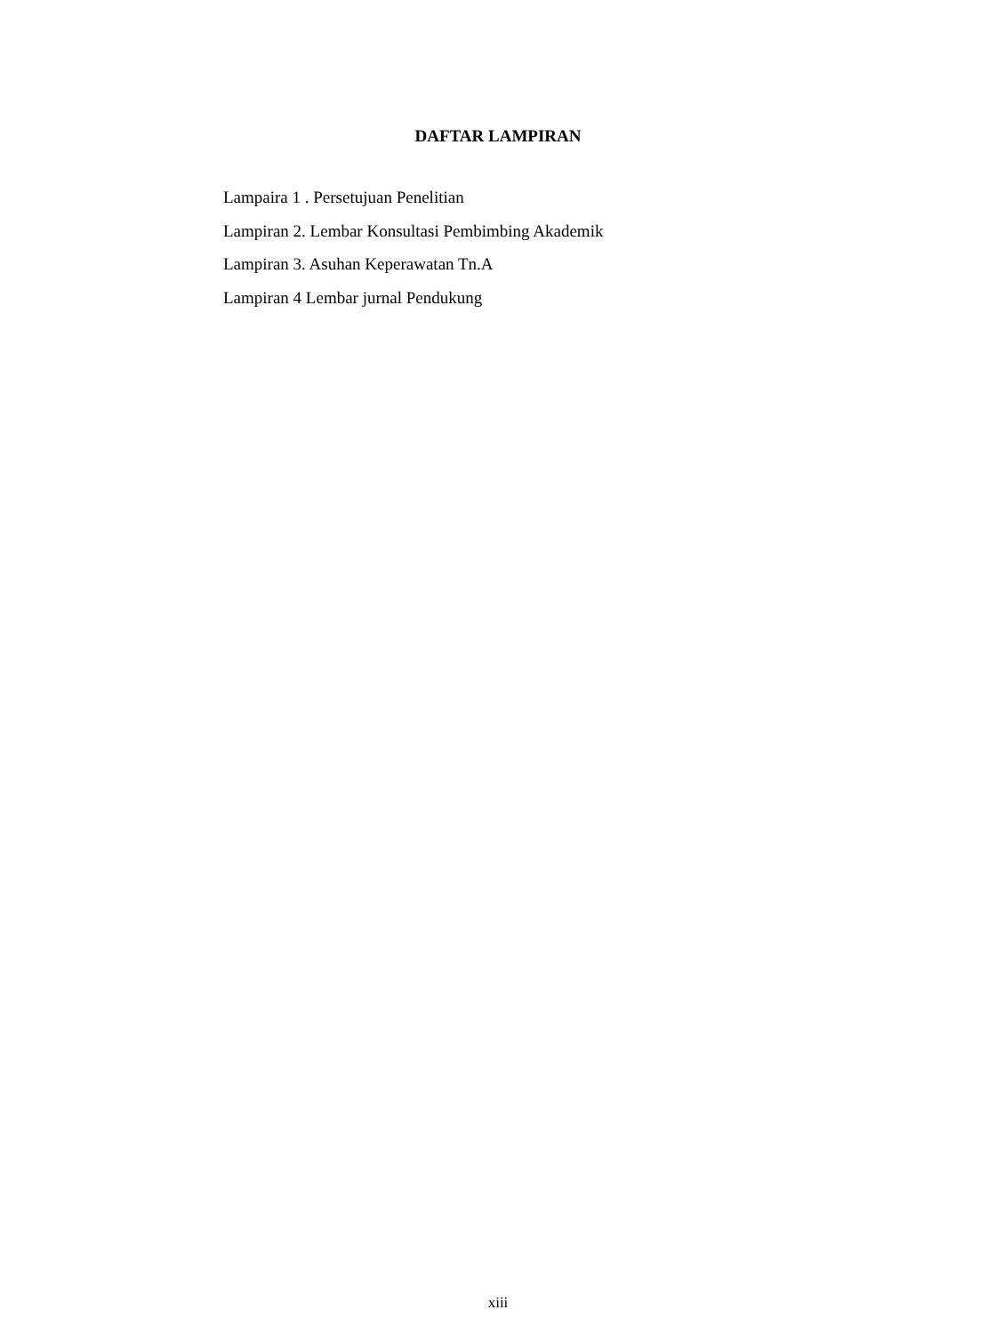DAFTAR LAMPIRAN
Lampaira 1 . Persetujuan Penelitian
Lampiran 2. Lembar Konsultasi Pembimbing Akademik
Lampiran 3. Asuhan Keperawatan Tn.A
Lampiran 4 Lembar jurnal Pendukung
xiii